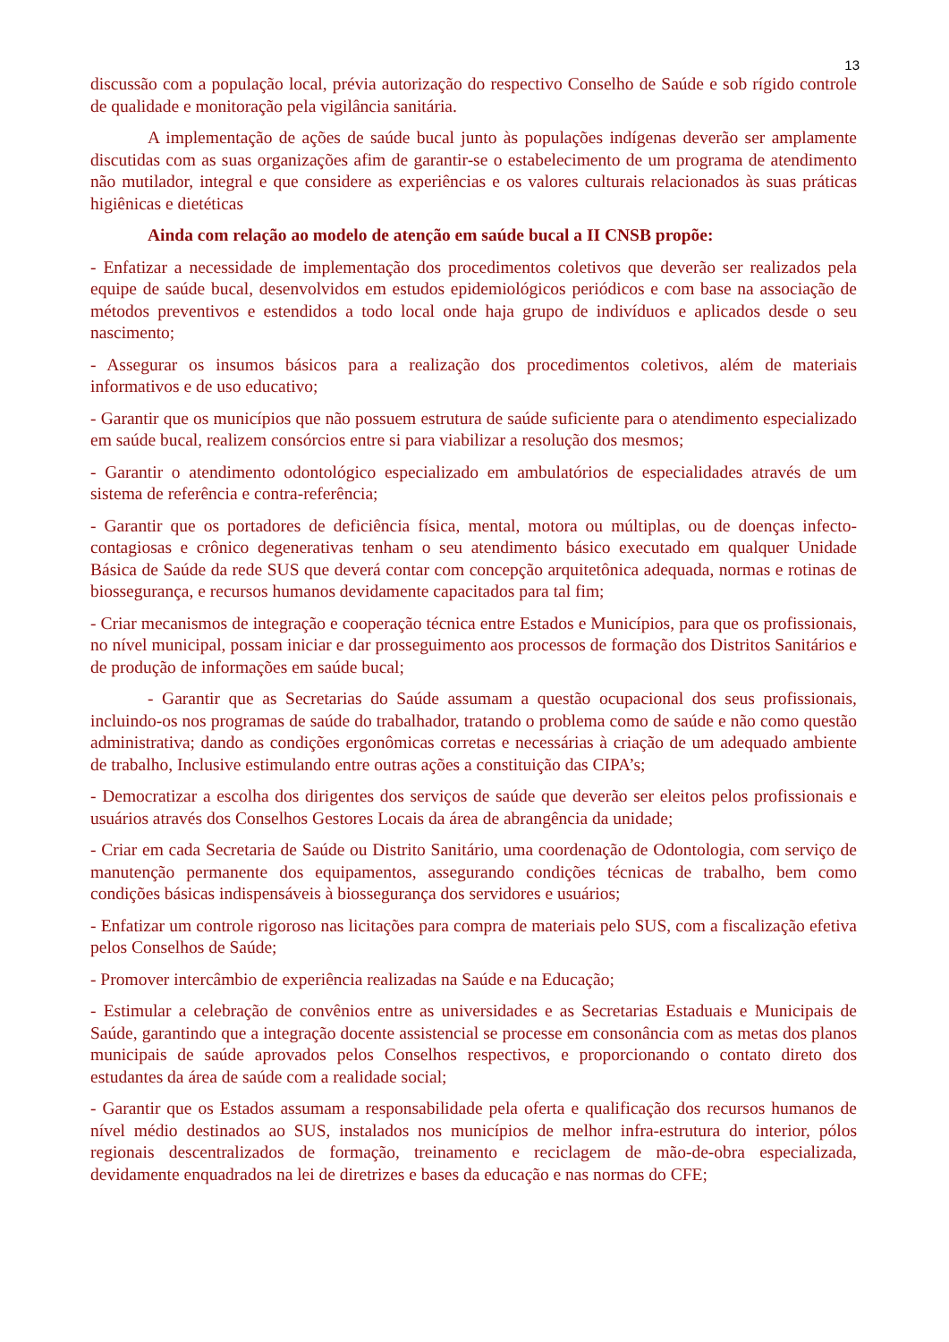13
discussão com a população local, prévia autorização do respectivo Conselho de Saúde e sob rígido controle de qualidade e monitoração pela vigilância sanitária.
A implementação de ações de saúde bucal junto às populações indígenas deverão ser amplamente discutidas com as suas organizações afim de garantir-se o estabelecimento de um programa de atendimento não mutilador, integral e que considere as experiências e os valores culturais relacionados às suas práticas higiênicas e dietéticas
Ainda com relação ao modelo de atenção em saúde bucal a II CNSB propõe:
- Enfatizar a necessidade de implementação dos procedimentos coletivos que deverão ser realizados pela equipe de saúde bucal, desenvolvidos em estudos epidemiológicos periódicos e com base na associação de métodos preventivos e estendidos a todo local onde haja grupo de indivíduos e aplicados desde o seu nascimento;
- Assegurar os insumos básicos para a realização dos procedimentos coletivos, além de materiais informativos e de uso educativo;
- Garantir que os municípios que não possuem estrutura de saúde suficiente para o atendimento especializado em saúde bucal, realizem consórcios entre si para viabilizar a resolução dos mesmos;
- Garantir o atendimento odontológico especializado em ambulatórios de especialidades através de um sistema de referência e contra-referência;
- Garantir que os portadores de deficiência física, mental, motora ou múltiplas, ou de doenças infecto-contagiosas e crônico degenerativas tenham o seu atendimento básico executado em qualquer Unidade Básica de Saúde da rede SUS que deverá contar com concepção arquitetônica adequada, normas e rotinas de biossegurança, e recursos humanos devidamente capacitados para tal fim;
- Criar mecanismos de integração e cooperação técnica entre Estados e Municípios, para que os profissionais, no nível municipal, possam iniciar e dar prosseguimento aos processos de formação dos Distritos Sanitários e de produção de informações em saúde bucal;
- Garantir que as Secretarias do Saúde assumam a questão ocupacional dos seus profissionais, incluindo-os nos programas de saúde do trabalhador, tratando o problema como de saúde e não como questão administrativa; dando as condições ergonômicas corretas e necessárias à criação de um adequado ambiente de trabalho, Inclusive estimulando entre outras ações a constituição das CIPA’s;
- Democratizar a escolha dos dirigentes dos serviços de saúde que deverão ser eleitos pelos profissionais e usuários através dos Conselhos Gestores Locais da área de abrangência da unidade;
- Criar em cada Secretaria de Saúde ou Distrito Sanitário, uma coordenação de Odontologia, com serviço de manutenção permanente dos equipamentos, assegurando condições técnicas de trabalho, bem como condições básicas indispensáveis à biossegurança dos servidores e usuários;
- Enfatizar um controle rigoroso nas licitações para compra de materiais pelo SUS, com a fiscalização efetiva pelos Conselhos de Saúde;
- Promover intercâmbio de experiência realizadas na Saúde e na Educação;
- Estimular a celebração de convênios entre as universidades e as Secretarias Estaduais e Municipais de Saúde, garantindo que a integração docente assistencial se processe em consonância com as metas dos planos municipais de saúde aprovados pelos Conselhos respectivos, e proporcionando o contato direto dos estudantes da área de saúde com a realidade social;
- Garantir que os Estados assumam a responsabilidade pela oferta e qualificação dos recursos humanos de nível médio destinados ao SUS, instalados nos municípios de melhor infra-estrutura do interior, pólos regionais descentralizados de formação, treinamento e reciclagem de mão-de-obra especializada, devidamente enquadrados na lei de diretrizes e bases da educação e nas normas do CFE;